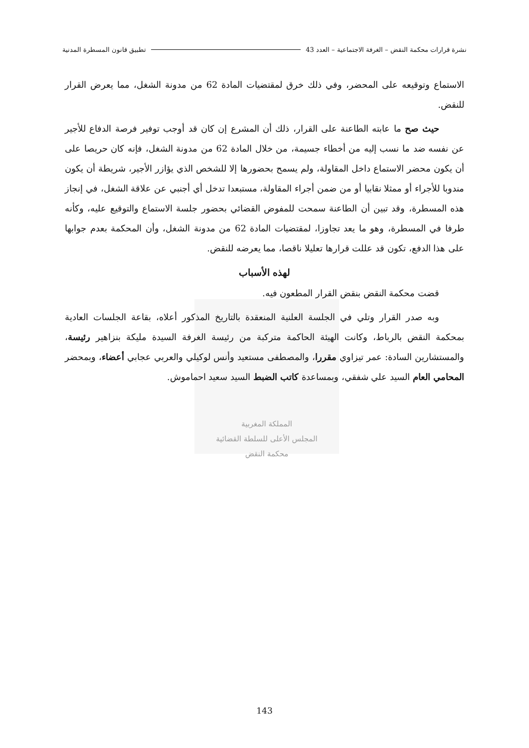نشرة قرارات محكمة النقض – الغرفة الاجتماعية – العدد 43 تطبيق قانون المسطرة المدنية
الاستماع وتوقيعه على المحضر، وفي ذلك خرق لمقتضيات المادة 62 من مدونة الشغل، مما يعرض القرار للنقض.
حيث صح ما عابته الطاعنة على القرار، ذلك أن المشرع إن كان قد أوجب توفير فرصة الدفاع للأجير عن نفسه ضد ما نسب إليه من أخطاء جسيمة، من خلال المادة 62 من مدونة الشغل، فإنه كان حريصا على أن يكون محضر الاستماع داخل المقاولة، ولم يسمح بحضورها إلا للشخص الذي يؤازر الأجير، شريطة أن يكون مندوبا للأجراء أو ممثلا نقابيا أو من ضمن أجراء المقاولة، مستبعدا تدخل أي أجنبي عن علاقة الشغل، في إنجاز هذه المسطرة، وقد تبين أن الطاعنة سمحت للمفوض القضائي بحضور جلسة الاستماع والتوقيع عليه، وكأنه طرفا في المسطرة، وهو ما يعد تجاوزا، لمقتضيات المادة 62 من مدونة الشغل، وأن المحكمة بعدم جوابها على هذا الدفع، تكون قد عللت قرارها تعليلا ناقصا، مما يعرضه للنقض.
لهذه الأسباب
قضت محكمة النقض بنقض القرار المطعون فيه.
وبه صدر القرار وتلي في الجلسة العلنية المنعقدة بالتاريخ المذكور أعلاه، بقاعة الجلسات العادية بمحكمة النقض بالرباط، وكانت الهيئة الحاكمة متركبة من رئيسة الغرفة السيدة مليكة بنزاهير رئيسة، والمستشارين السادة: عمر تيزاوي مقررا، والمصطفى مستعيد وأنس لوكيلي والعربي عجابي أعضاء، وبمحضر المحامي العام السيد علي شفقي، وبمساعدة كاتب الضبط السيد سعيد احماموش.
المملكة المغربية
المجلس الأعلى للسلطة القضائية
محكمة النقض
143